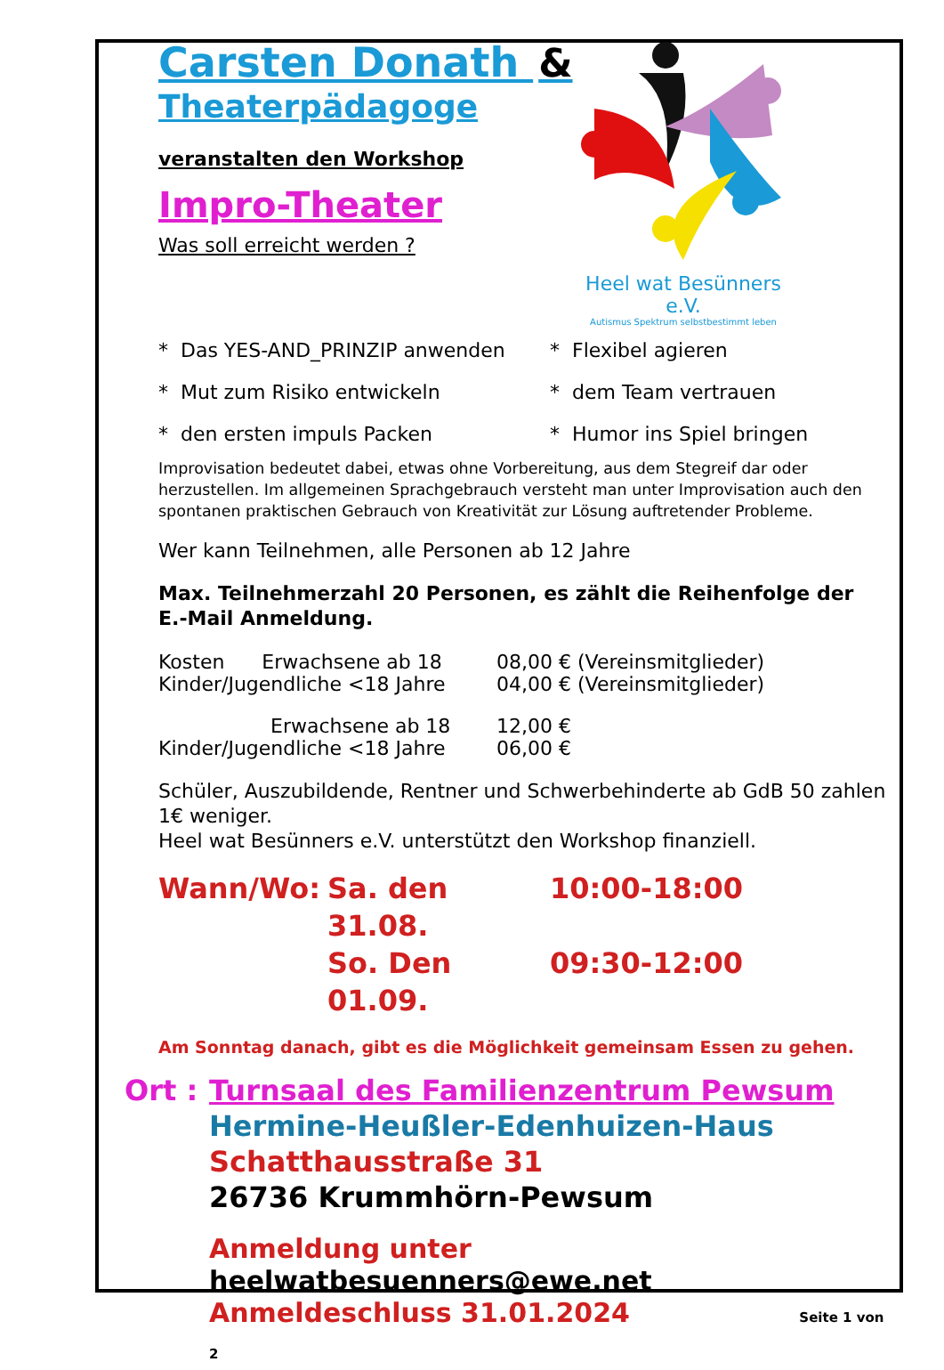Carsten Donath &
Theaterpädagoge
veranstalten den Workshop
Impro-Theater
Was soll erreicht werden ?
Heel wat Besünners e.V.
Autismus Spektrum selbstbestimmt leben
* Das YES-AND_PRINZIP anwenden
* Flexibel agieren
* Mut zum Risiko entwickeln
* dem Team vertrauen
* den ersten impuls Packen
* Humor ins Spiel bringen
Improvisation bedeutet dabei, etwas ohne Vorbereitung, aus dem Stegreif dar oder herzustellen. Im allgemeinen Sprachgebrauch versteht man unter Improvisation auch den spontanen praktischen Gebrauch von Kreativität zur Lösung auftretender Probleme.
Wer kann Teilnehmen, alle Personen ab 12 Jahre
Max. Teilnehmerzahl 20 Personen, es zählt die Reihenfolge der E.-Mail Anmeldung.
Kosten Erwachsene ab 18
08,00 € (Vereinsmitglieder)
Kinder/Jugendliche <18 Jahre
04,00 € (Vereinsmitglieder)
Erwachsene ab 18
12,00 €
Kinder/Jugendliche <18 Jahre
06,00 €
Schüler, Auszubildende, Rentner und Schwerbehinderte ab GdB 50 zahlen 1€ weniger.
Heel wat Besünners e.V. unterstützt den Workshop finanziell.
Wann/Wo: Sa. den 31.08. 10:00-18:00
So. Den 01.09. 09:30-12:00
Am Sonntag danach, gibt es die Möglichkeit gemeinsam Essen zu gehen.
Ort : Turnsaal des Familienzentrum Pewsum
Hermine-Heußler-Edenhuizen-Haus
Schatthausstraße 31
26736 Krummhörn-Pewsum
Anmeldung unter heelwatbesuenners@ewe.net
Anmeldeschluss 31.01.2024 Seite 1 von 2